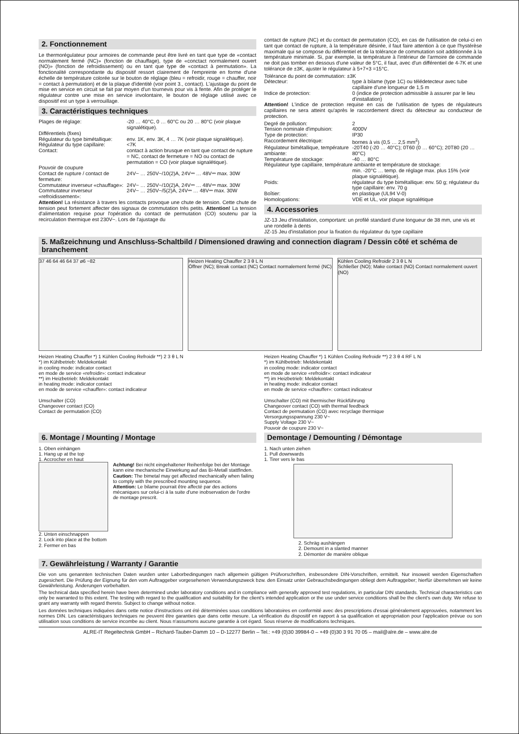2. Fonctionnement
Le thermorégulateur pour armoires de commande peut être livré en tant que type de «contact normalement fermé (NC)» (fonction de chauffage), type de «conctact normalement ouvert (NO)» (fonction de refroidissement) ou en tant que type de «contact à permutation». La fonctionalité correspondante du dispositif ressort clairement de l'empreinte en forme d'une échelle de température colorée sur le bouton de réglage (bleu = refroidir, rouge = chauffer, noir = contact à permutation) et de la plaque d'identité (voir point 3., contact). L'ajustage du point de mise en service en circuit se fait par moyen d'un tournevis pour vis à fente. Afin de protéger le régulateur contre une mise en service involontaire, le bouton de réglage utilisé avec ce dispositif est un type à verrouillage.
3. Caractéristiques techniques
Plages de réglage: -20 … 40°C, 0 … 60°C ou 20 … 80°C (voir plaque signalétique).
Différentiels (fixes)
Régulateur du type bimétallique:
env. 1K, env. 3K, 4 … 7K (voir plaque signalétique).
Régulateur du type capillaire:
<7K
Contact: contact à action brusque en tant que contact de rupture = NC, contact de fermeture = NO ou contact de permutation = CO (voir plaque signalétique).
Pouvoir de coupure
Contact de rupture / contact de fermeture:
24V~ … 250V~/10(2)A, 24V⎓ … 48V⎓ max. 30W
Commutateur inverseur «chauffage»:
24V~ … 250V~/10(2)A, 24V⎓ … 48V⎓ max. 30W
Commutateur inverseur «refroidissement»:
24V~ … 250V~/5(2)A, 24V⎓ … 48V⎓ max. 30W
Attention! La résistance à travers les contacts provoque une chute de tension. Cette chute de tension peut fortement affecter des signaux de commutation très petits. Attention! La tension d'alimentation requise pour l'opération du contact de permutation (CO) soutenu par la recirculation thermique est 230V~. Lors de l'ajustage du
contact de rupture (NC) et du contact de permutation (CO), en cas de l'utilisation de celui-ci en tant que contact de rupture, à la température désirée, il faut faire attention à ce que l'hystérèse maximale qui se compose du différentiel et de la tolérance de commutation soit additionnée à la température minimale. Si, par exemple, la température à l'intérieur de l'armoire de commande ne doit pas tomber en dessous d'une valeur de 5°C, il faut, avec d'un différentiel de 4-7K et une tolérance de ±3K, ajuster le régulateur à 5+7+3 =15°C.
Tolérance du point de commutation: ±3K
Détecteur: type à bilame (type 1C) ou télédetecteur avec tube capillaire d'une longueur de 1,5 m
Indice de protection: 0 (indice de protection admissible à assurer par le lieu d'installation)
Attention! L'indice de protection requise en cas de l'utilisation de types de régulateurs capillaires ne sera atteint qu'après le raccordement direct du détecteur au conducteur de protection.
Degré de pollution: 2
Tension nominale d'impulsion:
4000V
Type de protection: IP30
Raccordement électrique: bornes à vis (0,5 … 2,5 mm<sup>2</sup>)
Régulateur bimétallique, température ambiante:
-20T40 (-20 … 40°C); 0T60 (0 … 60°C); 20T80 (20 … 80°C)
Température de stockage: -40 … 80°C
Régulateur type capillaire, température ambiante et température de stockage:
min. -20°C … temp. de réglage max. plus 15% (voir plaque signalétique).
Poids: régulateur du type bimétallique: env. 50 g; régulateur du type capillaire: env. 70 g
Boîtier: en plastique (UL94 V-0)
Homologations: VDE et UL, voir plaque signalétique
4. Accessories
JZ-13 Jeu d'installation, comportant: un profilé standard d'une longueur de 38 mm, une vis et une rondelle à dents
JZ-15 Jeu d'installation pour la fixation du régulateur du type capillaire
5. Maßzeichnung und Anschluss-Schaltbild / Dimensioned drawing and connection diagram / Dessin côté et schéma de branchement
37 46 64 46 64 37 ø6 ~82 Heizen Heating Chauffer 2 3 θ L N
Öffner (NC); Break contact (NC) Contact normalement fermé (NC)
Kühlen Cooling Refroidir 2 3 θ L N
Schließer (NO); Make contact (NO) Contact normalement ouvert (NO)
Heizen Heating Chauffer *) 1 Kühlen Cooling Refroidir **) 2 3 θ L N
*) im Kühlbetrieb: Meldekontakt
in cooling mode: indicator contact
en mode de service «refroidir»: contact indicateur
**) im Heizbetrieb: Meldekontakt
in heating mode: indicator contact
en mode de service «chauffer»: contact indicateur
Umschalter (CO)
Changeover contact (CO)
Contact de permutation (CO)
Heizen Heating Chauffer *) 1 Kühlen Cooling Refroidir **) 2 3 θ 4 RF L N
*) im Kühlbetrieb: Meldekontakt
in cooling mode: indicator contact
en mode de service «refroidir»: contact indicateur
**) im Heizbetrieb: Meldekontakt
in heating mode: indicator contact
en mode de service «chauffer»: contact indicateur
Umschalter (CO) mit thermischer Rückführung
Changeover contact (CO) with thermal feedback
Contact de permutation (CO) avec recyclage thermique
Versorgungsspannung 230 V~
Supply Voltage 230 V~
Pouvoir de coupure 230 V~
6. Montage / Mounting / Montage
1. Oben einhängen
1. Hang up at the top
1. Accrocher en haut
Achtung! Bei nicht eingehaltener Reihenfolge bei der Montage kann eine mechanische Einwirkung auf das Bi-Metall stattfinden.
Caution: The bimetal may get affected mechanically when failing to comply with the prescribed mounting sequence.
Attention: Le bilame pourrait être affecté par des actions mécaniques sur celui-ci à la suite d'une inobservation de l'ordre de montage prescrit.
2. Unten einschnappen
2. Lock into place at the bottom
2. Fermer en bas
Demontage / Demounting / Démontage
1. Nach unten ziehen
1. Pull downwards
1. Tirer vers le bas
2. Schräg aushängen
2. Demount in a slanted manner
2. Démonter de manière oblique
7. Gewährleistung / Warranty / Garantie
Die von uns genannten technischen Daten wurden unter Laborbedingungen nach allgemein gültigen Prüfvorschriften, insbesondere DIN-Vorschriften, ermittelt. Nur insoweit werden Eigenschaften zugesichert. Die Prüfung der Eignung für den vom Auftraggeber vorgesehenen Verwendungszweck bzw. den Einsatz unter Gebrauchsbedingungen obliegt dem Auftraggeber; hierfür übernehmen wir keine Gewährleistung. Änderungen vorbehalten.
The technical data specified herein have been determined under laboratory conditions and in compliance with generally approved test regulations, in particular DIN standards. Technical characteristics can only be warranted to this extent. The testing with regard to the qualification and suitability for the client's intended application or the use under service conditions shall be the client's own duty. We refuse to grant any warranty with regard thereto. Subject to change without notice.
Les données techniques indiquées dans cette notice d'instructions ont été déterminées sous conditions laboratoires en conformité avec des prescriptions d'essai généralement approuvées, notamment les normes DIN. Les caractéristiques techniques ne peuvent être garanties que dans cette mesure. La vérification du dispositif en rapport à sa qualification et appropriation pour l'application prévue ou son utilisation sous conditions de service incombe au client. Nous n'assumons aucune garantie à cet égard. Sous réserve de modifications techniques.
ALRE-IT Regeltechnik GmbH – Richard-Tauber-Damm 10 – D-12277 Berlin – Tel.: +49 (0)30 39984-0 – +49 (0)30 3 91 70 05 – mail@alre.de – www.alre.de